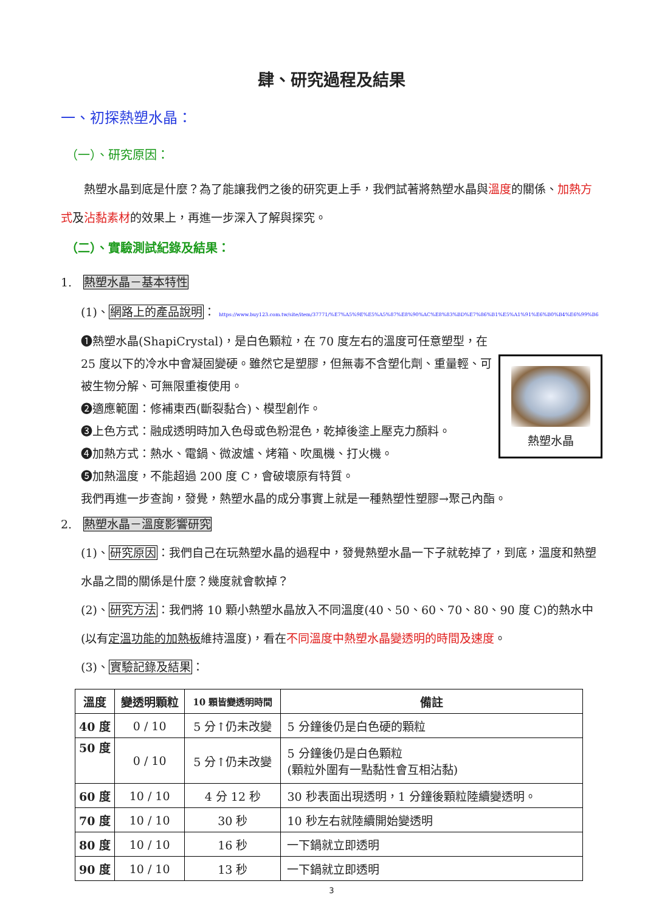肆、研究過程及結果
一、初探熱塑水晶：
（一）、研究原因：
　　熱塑水晶到底是什麼？為了能讓我們之後的研究更上手，我們試著將熱塑水晶與溫度的關係、加熱方式及沾黏素材的效果上，再進一步深入了解與探究。
（二）、實驗測試紀錄及結果：
1.　熱塑水晶－基本特性
(1)、網路上的產品說明： https://www.buy123.com.tw/site/item/37771/%E7%A5%9E%E5%A5%87%E8%90%AC%E8%83%BD%E7%86%B1%E5%A1%91%E6%B0%B4%E6%99%B6
熱塑水晶
❶熱塑水晶(ShapiCrystal)，是白色顆粒，在 70 度左右的溫度可任意塑型，在 25 度以下的冷水中會凝固變硬。雖然它是塑膠，但無毒不含塑化劑、重量輕、可被生物分解、可無限重複使用。
❷適應範圍：修補東西(斷裂黏合)、模型創作。
❸上色方式：融成透明時加入色母或色粉混色，乾掉後塗上壓克力顏料。
❹加熱方式：熱水、電鍋、微波爐、烤箱、吹風機、打火機。
❺加熱溫度，不能超過 200 度 C，會破壞原有特質。
我們再進一步查詢，發覺，熱塑水晶的成分事實上就是一種熱塑性塑膠→聚己內酯。
2.　熱塑水晶－溫度影響研究
(1)、研究原因：我們自己在玩熱塑水晶的過程中，發覺熱塑水晶一下子就乾掉了，到底，溫度和熱塑水晶之間的關係是什麼？幾度就會軟掉？
(2)、研究方法：我們將 10 顆小熱塑水晶放入不同溫度(40、50、60、70、80、90 度 C)的熱水中(以有定溫功能的加熱板維持溫度)，看在不同溫度中熱塑水晶變透明的時間及速度。
(3)、實驗記錄及結果：
| 溫度 | 變透明顆粒 | 10 顆皆變透明時間 | 備註 |
| --- | --- | --- | --- |
| 40 度 | 0 / 10 | 5 分↑仍未改變 | 5 分鐘後仍是白色硬的顆粒 |
| 50 度 | 0 / 10 | 5 分↑仍未改變 | 5 分鐘後仍是白色顆粒 (顆粒外圍有一點黏性會互相沾黏) |
| 60 度 | 10 / 10 | 4 分 12 秒 | 30 秒表面出現透明，1 分鐘後顆粒陸續變透明。 |
| 70 度 | 10 / 10 | 30 秒 | 10 秒左右就陸續開始變透明 |
| 80 度 | 10 / 10 | 16 秒 | 一下鍋就立即透明 |
| 90 度 | 10 / 10 | 13 秒 | 一下鍋就立即透明 |
3